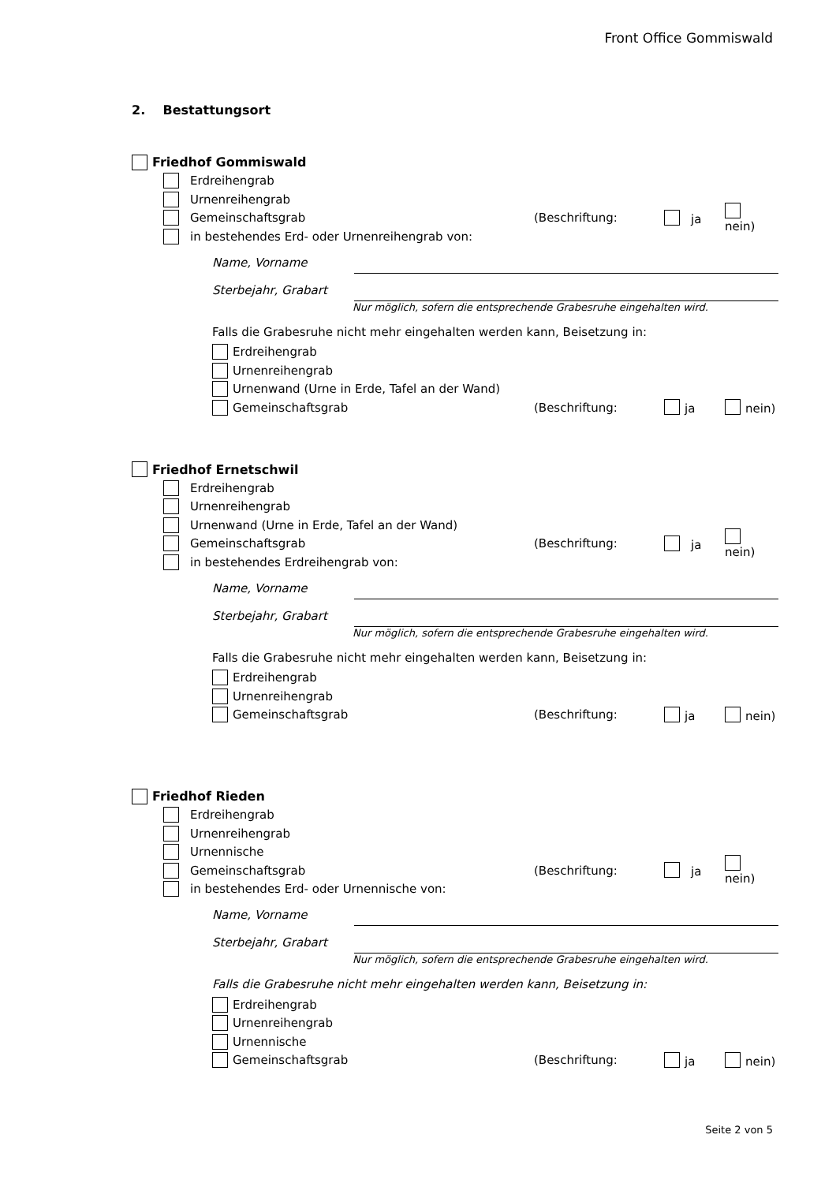Front Office Gommiswald
2. Bestattungsort
Friedhof Gommiswald
Erdreihengrab
Urnenreihengrab
Gemeinschaftsgrab (Beschriftung: ja nein)
in bestehendes Erd- oder Urnenreihengrab von:
Name, Vorname
Sterbejahr, Grabart
Nur möglich, sofern die entsprechende Grabesruhe eingehalten wird.
Falls die Grabesruhe nicht mehr eingehalten werden kann, Beisetzung in:
Erdreihengrab
Urnenreihengrab
Urnenwand (Urne in Erde, Tafel an der Wand)
Gemeinschaftsgrab (Beschriftung: ja nein)
Friedhof Ernetschwil
Erdreihengrab
Urnenreihengrab
Urnenwand (Urne in Erde, Tafel an der Wand)
Gemeinschaftsgrab (Beschriftung: ja nein)
in bestehendes Erdreihengrab von:
Name, Vorname
Sterbejahr, Grabart
Nur möglich, sofern die entsprechende Grabesruhe eingehalten wird.
Falls die Grabesruhe nicht mehr eingehalten werden kann, Beisetzung in:
Erdreihengrab
Urnenreihengrab
Gemeinschaftsgrab (Beschriftung: ja nein)
Friedhof Rieden
Erdreihengrab
Urnenreihengrab
Urnennische
Gemeinschaftsgrab (Beschriftung: ja nein)
in bestehendes Erd- oder Urnennische von:
Name, Vorname
Sterbejahr, Grabart
Nur möglich, sofern die entsprechende Grabesruhe eingehalten wird.
Falls die Grabesruhe nicht mehr eingehalten werden kann, Beisetzung in:
Erdreihengrab
Urnenreihengrab
Urnennische
Gemeinschaftsgrab (Beschriftung: ja nein)
Seite 2 von 5